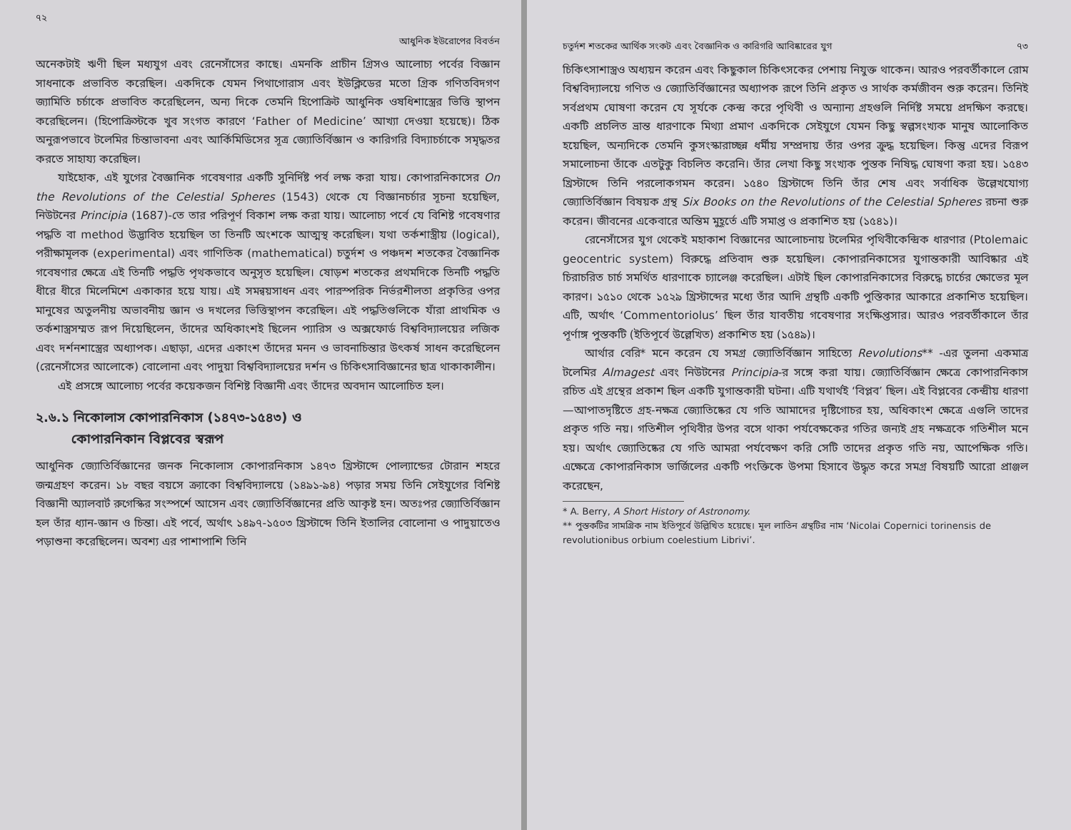৭২
আধুনিক ইউরোপের বিবর্তন
অনেকটাই ঋণী ছিল মধ্যযুগ এবং রেনেসাঁসের কাছে। এমনকি প্রাচীন গ্রিসও আলোচ্য পর্বের বিজ্ঞান সাধনাকে প্রভাবিত করেছিল। একদিকে যেমন পিথাগোরাস এবং ইউক্লিডের মতো গ্রিক গণিতবিদগণ জ্যামিতি চর্চাকে প্রভাবিত করেছিলেন, অন্য দিকে তেমনি হিপোক্রিট আধুনিক ওষধিশাস্ত্রের ভিত্তি স্থাপন করেছিলেন। (হিপোক্রিস্টকে খুব সংগত কারণে ‘Father of Medicine’ আখ্যা দেওয়া হয়েছে)। ঠিক অনুরূপভাবে টলেমির চিন্তাভাবনা এবং আর্কিমিডিসের সূত্র জ্যোতির্বিজ্ঞান ও কারিগরি বিদ্যাচর্চাকে সমৃদ্ধতর করতে সাহায্য করেছিল।
যাইহোক, এই যুগের বৈজ্ঞানিক গবেষণার একটি সুনির্দিষ্ট পর্ব লক্ষ করা যায়। কোপারনিকাসের On the Revolutions of the Celestial Spheres (1543) থেকে যে বিজ্ঞানচর্চার সূচনা হয়েছিল, নিউটনের Principia (1687)-তে তার পরিপূর্ণ বিকাশ লক্ষ করা যায়। আলোচ্য পর্বে যে বিশিষ্ট গবেষণার পদ্ধতি বা method উদ্ভাবিত হয়েছিল তা তিনটি অংশকে আত্মস্থ করেছিল। যথা তর্কশাস্ত্রীয় (logical), পরীক্ষামূলক (experimental) এবং গাণিতিক (mathematical) চতুর্দশ ও পঞ্চদশ শতকের বৈজ্ঞানিক গবেষণার ক্ষেত্রে এই তিনটি পদ্ধতি পৃথকভাবে অনুসৃত হয়েছিল। ষোড়শ শতকের প্রথমদিকে তিনটি পদ্ধতি ধীরে ধীরে মিলেমিশে একাকার হয়ে যায়। এই সমন্বয়সাধন এবং পারস্পরিক নির্ভরশীলতা প্রকৃতির ওপর মানুষের অতুলনীয় অভাবনীয় জ্ঞান ও দখলের ভিত্তিস্থাপন করেছিল। এই পদ্ধতিগুলিকে যাঁরা প্রাথমিক ও তর্কশাস্ত্রসম্মত রূপ দিয়েছিলেন, তাঁদের অধিকাংশই ছিলেন প্যারিস ও অক্সফোর্ড বিশ্ববিদ্যালয়ের লজিক এবং দর্শনশাস্ত্রের অধ্যাপক। এছাড়া, এদের একাংশ তাঁদের মনন ও ভাবনাচিন্তার উৎকর্ষ সাধন করেছিলেন (রেনেসাঁসের আলোকে) বোলোনা এবং পাদুয়া বিশ্ববিদ্যালয়ের দর্শন ও চিকিৎসাবিজ্ঞানের ছাত্র থাকাকালীন।
এই প্রসঙ্গে আলোচ্য পর্বের কয়েকজন বিশিষ্ট বিজ্ঞানী এবং তাঁদের অবদান আলোচিত হল।
২.৬.১ নিকোলাস কোপারনিকাস (১৪৭৩-১৫৪৩) ও
কোপারনিকান বিপ্লবের স্বরূপ
আধুনিক জ্যোতির্বিজ্ঞানের জনক নিকোলাস কোপারনিকাস ১৪৭৩ খ্রিস্টাব্দে পোল্যান্ডের টোরান শহরে জন্মগ্রহণ করেন। ১৮ বছর বয়সে ক্র্যাকো বিশ্ববিদ্যালয়ে (১৪৯১-৯৪) পড়ার সময় তিনি সেইযুগের বিশিষ্ট বিজ্ঞানী অ্যালবার্ট রুগেস্কির সংস্পর্শে আসেন এবং জ্যোতির্বিজ্ঞানের প্রতি আকৃষ্ট হন। অতঃপর জ্যোতির্বিজ্ঞান হল তাঁর ধ্যান-জ্ঞান ও চিন্তা। এই পর্বে, অর্থাৎ ১৪৯৭-১৫০৩ খ্রিস্টাব্দে তিনি ইতালির বোলোনা ও পাদুয়াতেও পড়াশুনা করেছিলেন। অবশ্য এর পাশাপাশি তিনি
চতুর্দশ শতকের আর্থিক সংকট এবং বৈজ্ঞানিক ও কারিগরি আবিষ্কারের যুগ ৭৩
চিকিৎসাশাস্ত্রও অধ্যয়ন করেন এবং কিছুকাল চিকিৎসকের পেশায় নিযুক্ত থাকেন। আরও পরবর্তীকালে রোম বিশ্ববিদ্যালয়ে গণিত ও জ্যোতির্বিজ্ঞানের অধ্যাপক রূপে তিনি প্রকৃত ও সার্থক কর্মজীবন শুরু করেন। তিনিই সর্বপ্রথম ঘোষণা করেন যে সূর্যকে কেন্দ্র করে পৃথিবী ও অন্যান্য গ্রহগুলি নির্দিষ্ট সময়ে প্রদক্ষিণ করছে। একটি প্রচলিত ভ্রান্ত ধারণাকে মিথ্যা প্রমাণ একদিকে সেইযুগে যেমন কিছু স্বল্পসংখ্যক মানুষ আলোকিত হয়েছিল, অন্যদিকে তেমনি কুসংস্কারাচ্ছন্ন ধর্মীয় সম্প্রদায় তাঁর ওপর ক্রুদ্ধ হয়েছিল। কিন্তু এদের বিরূপ সমালোচনা তাঁকে এতটুকু বিচলিত করেনি। তাঁর লেখা কিছু সংখ্যক পুস্তক নিষিদ্ধ ঘোষণা করা হয়। ১৫৪৩ খ্রিস্টাব্দে তিনি পরলোকগমন করেন। ১৫৪০ খ্রিস্টাব্দে তিনি তাঁর শেষ এবং সর্বাধিক উল্লেখযোগ্য জ্যোতির্বিজ্ঞান বিষয়ক গ্রন্থ Six Books on the Revolutions of the Celestial Spheres রচনা শুরু করেন। জীবনের একেবারে অন্তিম মুহূর্তে এটি সমাপ্ত ও প্রকাশিত হয় (১৫৪১)।
রেনেসাঁসের যুগ থেকেই মহাকাশ বিজ্ঞানের আলোচনায় টলেমির পৃথিবীকেন্দ্রিক ধারণার (Ptolemaic geocentric system) বিরুদ্ধে প্রতিবাদ শুরু হয়েছিল। কোপারনিকাসের যুগান্তকারী আবিষ্কার এই চিরাচরিত চার্চ সমর্থিত ধারণাকে চ্যালেঞ্জ করেছিল। এটাই ছিল কোপারনিকাসের বিরুদ্ধে চার্চের ক্ষোভের মূল কারণ। ১৫১০ থেকে ১৫২৯ খ্রিস্টাব্দের মধ্যে তাঁর আদি গ্রন্থটি একটি পুস্তিকার আকারে প্রকাশিত হয়েছিল। এটি, অর্থাৎ ‘Commentoriolus’ ছিল তাঁর যাবতীয় গবেষণার সংক্ষিপ্তসার। আরও পরবর্তীকালে তাঁর পূর্ণাঙ্গ পুস্তকটি (ইতিপূর্বে উল্লেখিত) প্রকাশিত হয় (১৫৪৯)।
আর্থার বেরি* মনে করেন যে সমগ্র জ্যোতির্বিজ্ঞান সাহিত্যে Revolutions** -এর তুলনা একমাত্র টলেমির Almagest এবং নিউটনের Principia-র সঙ্গে করা যায়। জ্যোতির্বিজ্ঞান ক্ষেত্রে কোপারনিকাস রচিত এই গ্রন্থের প্রকাশ ছিল একটি যুগান্তকারী ঘটনা। এটি যথার্থই ‘বিপ্লব’ ছিল। এই বিপ্লবের কেন্দ্রীয় ধারণা—আপাতদৃষ্টিতে গ্রহ-নক্ষত্র জ্যোতিষ্কের যে গতি আমাদের দৃষ্টিগোচর হয়, অধিকাংশ ক্ষেত্রে এগুলি তাদের প্রকৃত গতি নয়। গতিশীল পৃথিবীর উপর বসে থাকা পর্যবেক্ষকের গতির জন্যই গ্রহ নক্ষত্রকে গতিশীল মনে হয়। অর্থাৎ জ্যোতিষ্কের যে গতি আমরা পর্যবেক্ষণ করি সেটি তাদের প্রকৃত গতি নয়, আপেক্ষিক গতি। এক্ষেত্রে কোপারনিকাস ভার্জিলের একটি পংক্তিকে উপমা হিসাবে উদ্ধৃত করে সমগ্র বিষয়টি আরো প্রাঞ্জল করেছেন,
* A. Berry, A Short History of Astronomy.
** পুস্তকটির সামগ্রিক নাম ইতিপূর্বে উল্লিখিত হয়েছে। মূল লাতিন গ্রন্থটির নাম ‘Nicolai Copernici torinensis de revolutionibus orbium coelestium Librivi’.